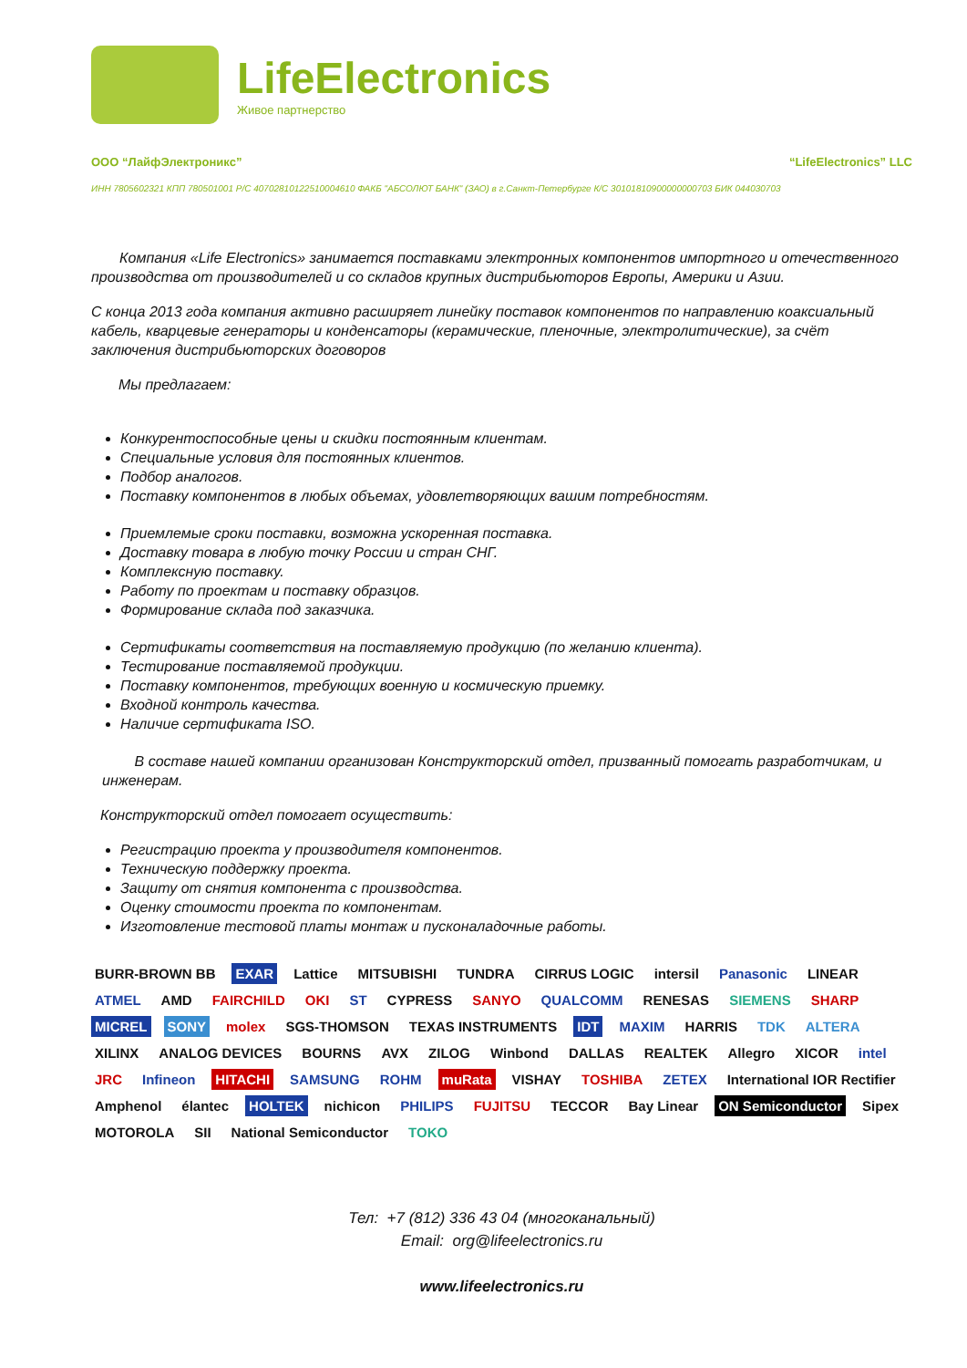LifeElectronics
Живое партнерство
ООО “ЛайфЭлектроникс” “LifeElectronics” LLC
ИНН 7805602321 КПП 780501001 Р/С 40702810122510004610 ФАКБ "АБСОЛЮТ БАНК" (ЗАО) в г.Санкт-Петербурге К/С 30101810900000000703 БИК 044030703
Компания «Life Electronics» занимается поставками электронных компонентов импортного и отечественного производства от производителей и со складов крупных дистрибьюторов Европы, Америки и Азии.
С конца 2013 года компания активно расширяет линейку поставок компонентов по направлению коаксиальный кабель, кварцевые генераторы и конденсаторы (керамические, пленочные, электролитические), за счёт заключения дистрибьюторских договоров
Мы предлагаем:
Конкурентоспособные цены и скидки постоянным клиентам.
Специальные условия для постоянных клиентов.
Подбор аналогов.
Поставку компонентов в любых объемах, удовлетворяющих вашим потребностям.
Приемлемые сроки поставки, возможна ускоренная поставка.
Доставку товара в любую точку России и стран СНГ.
Комплексную поставку.
Работу по проектам и поставку образцов.
Формирование склада под заказчика.
Сертификаты соответствия на поставляемую продукцию (по желанию клиента).
Тестирование поставляемой продукции.
Поставку компонентов, требующих военную и космическую приемку.
Входной контроль качества.
Наличие сертификата ISO.
В составе нашей компании организован Конструкторский отдел, призванный помогать разработчикам, и инженерам.
Конструкторский отдел помогает осуществить:
Регистрацию проекта у производителя компонентов.
Техническую поддержку проекта.
Защиту от снятия компонента с производства.
Оценку стоимости проекта по компонентам.
Изготовление тестовой платы монтаж и пусконаладочные работы.
BURR-BROWN BB EXAR Lattice MITSUBISHI TUNDRA CIRRUS LOGIC intersil Panasonic LINEAR ATMEL AMD FAIRCHILD OKI ST CYPRESS SANYO QUALCOMM RENESAS SIEMENS SHARP MICREL SONY molex SGS-THOMSON TEXAS INSTRUMENTS IDT MAXIM HARRIS TDK ALTERA XILINX ANALOG DEVICES BOURNS AVX ZILOG Winbond DALLAS REALTEK Allegro XICOR intel JRC Infineon HITACHI SAMSUNG ROHM muRata VISHAY TOSHIBA ZETEX International IOR Rectifier Amphenol élantec HOLTEK nichicon PHILIPS FUJITSU TECCOR Bay Linear ON Semiconductor Sipex MOTOROLA SII National Semiconductor TOKO
Тел: +7 (812) 336 43 04 (многоканальный)
Email: org@lifeelectronics.ru
www.lifeelectronics.ru